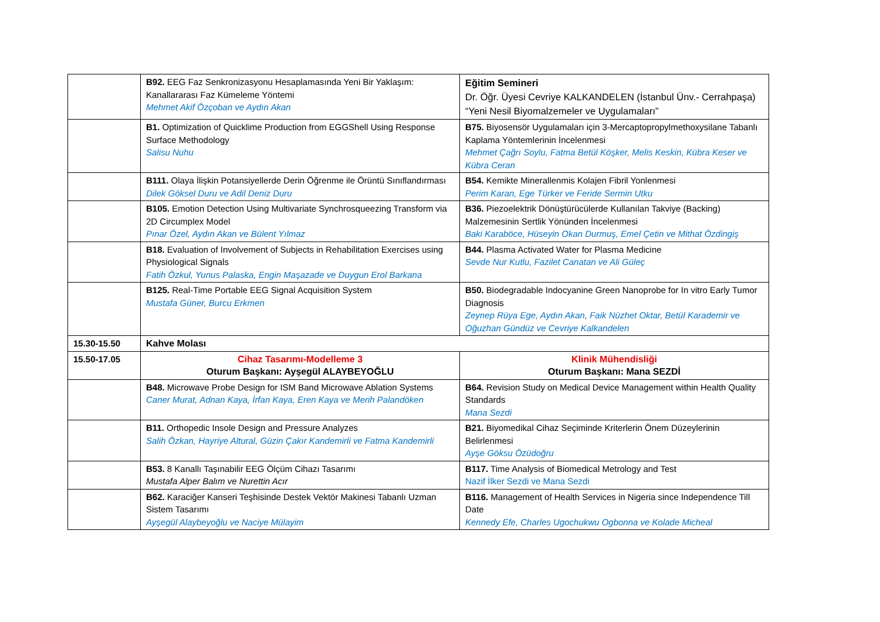| | B92. EEG Faz Senkronizasyonu Hesaplamasında Yeni Bir Yaklaşım: Kanallararası Faz Kümeleme Yöntemi Mehmet Akif Özçoban ve Aydın Akan | Eğitim Semineri Dr. Öğr. Üyesi Cevriye KALKANDELEN (İstanbul Ünv.- Cerrahpaşa) “Yeni Nesil Biyomalzemeler ve Uygulamaları” |
| | B1. Optimization of Quicklime Production from EGGShell Using Response Surface Methodology Salisu Nuhu | B75. Biyosensör Uygulamaları için 3-Mercaptopropylmethoxysilane Tabanlı Kaplama Yöntemlerinin İncelenmesi Mehmet Çağrı Soylu, Fatma Betül Köşker, Melis Keskin, Kübra Keser ve Kübra Ceran |
| | B111. Olaya İlişkin Potansiyellerde Derin Öğrenme ile Örüntü Sınıflandırması Dilek Göksel Duru ve Adil Deniz Duru | B54. Kemikte Minerallenmis Kolajen Fibril Yonlenmesi Perim Karan, Ege Türker ve Feride Sermin Utku |
| | B105. Emotion Detection Using Multivariate Synchrosqueezing Transform via 2D Circumplex Model Pınar Özel, Aydın Akan ve Bülent Yılmaz | B36. Piezoelektrik Dönüştürücülerde Kullanılan Takviye (Backing) Malzemesinin Sertlik Yönünden İncelenmesi Baki Karaböce, Hüseyin Okan Durmuş, Emel Çetin ve Mithat Özdingiş |
| | B18. Evaluation of Involvement of Subjects in Rehabilitation Exercises using Physiological Signals Fatih Özkul, Yunus Palaska, Engin Maşazade ve Duygun Erol Barkana | B44. Plasma Activated Water for Plasma Medicine Sevde Nur Kutlu, Fazilet Canatan ve Ali Güleç |
| | B125. Real-Time Portable EEG Signal Acquisition System Mustafa Güner, Burcu Erkmen | B50. Biodegradable Indocyanine Green Nanoprobe for In vitro Early Tumor Diagnosis Zeynep Rüya Ege, Aydın Akan, Faik Nüzhet Oktar, Betül Karademir ve Oğuzhan Gündüz ve Cevriye Kalkandelen |
| 15.30-15.50 | Kahve Molası | |
| 15.50-17.05 | Cihaz Tasarımı-Modelleme 3 Oturum Başkanı: Ayşegül ALAYBEYOĞLU | Klinik Mühendisliği Oturum Başkanı: Mana SEZDİ |
| | B48. Microwave Probe Design for ISM Band Microwave Ablation Systems Caner Murat, Adnan Kaya, İrfan Kaya, Eren Kaya ve Merih Palandöken | B64. Revision Study on Medical Device Management within Health Quality Standards Mana Sezdi |
| | B11. Orthopedic Insole Design and Pressure Analyzes Salih Özkan, Hayriye Altural, Güzin Çakır Kandemirli ve Fatma Kandemirli | B21. Biyomedikal Cihaz Seçiminde Kriterlerin Önem Düzeylerinin Belirlenmesi Ayşe Göksu Özüdoğru |
| | B53. 8 Kanallı Taşınabilir EEG Ölçüm Cihazı Tasarımı Mustafa Alper Balım ve Nurettin Acır | B117. Time Analysis of Biomedical Metrology and Test Nazif İlker Sezdi ve Mana Sezdi |
| | B62. Karaciğer Kanseri Teşhisinde Destek Vektör Makinesi Tabanlı Uzman Sistem Tasarımı Ayşegül Alaybeyoğlu ve Naciye Mülayim | B116. Management of Health Services in Nigeria since Independence Till Date Kennedy Efe, Charles Ugochukwu Ogbonna ve Kolade Micheal |